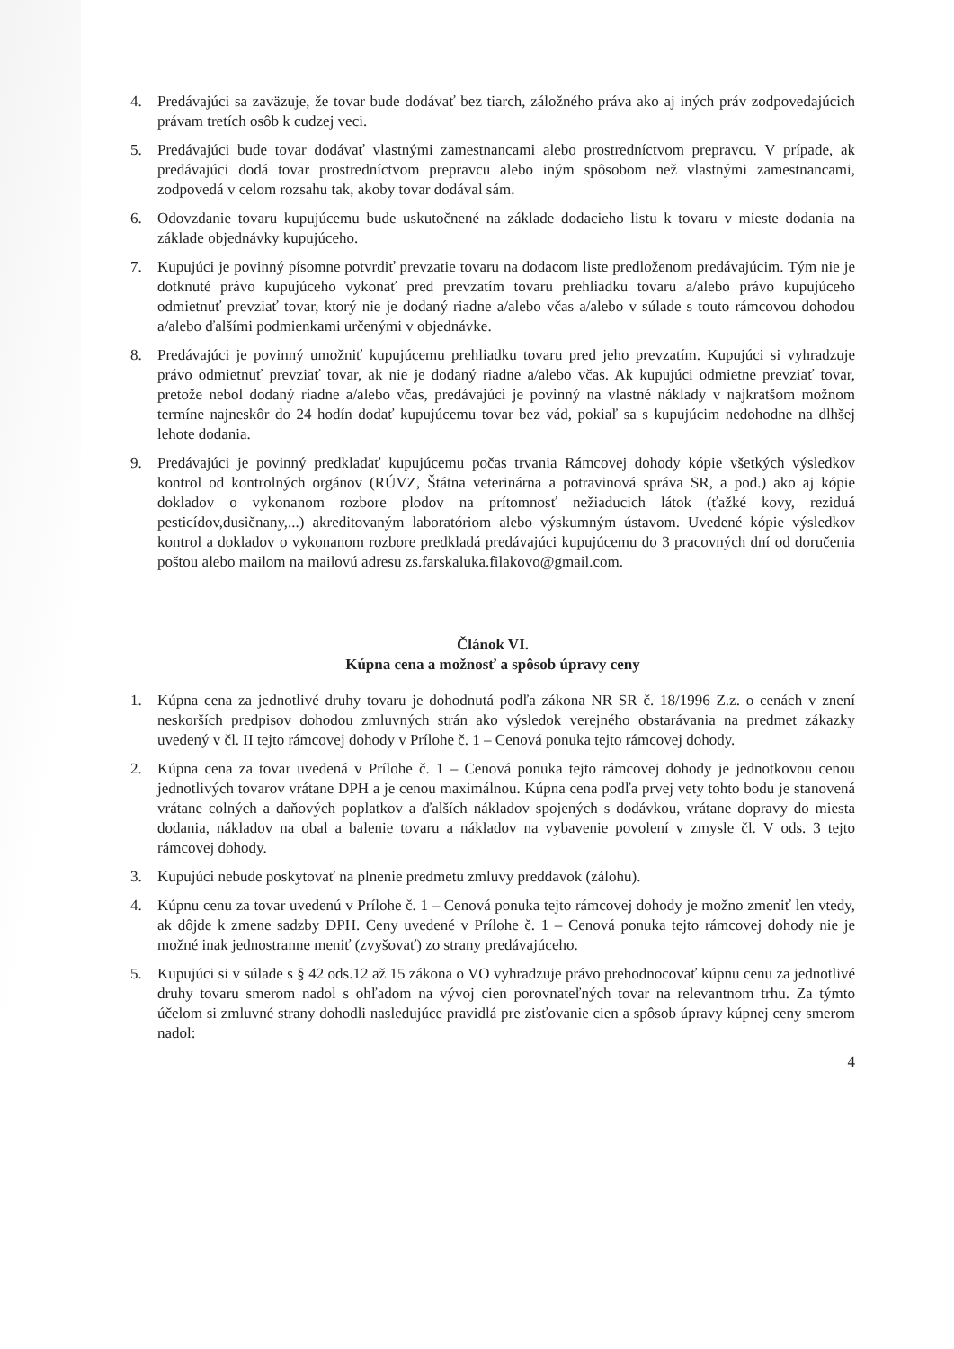4. Predávajúci sa zaväzuje, že tovar bude dodávať bez tiarch, záložného práva ako aj iných práv zodpovedajúcich právam tretích osôb k cudzej veci.
5. Predávajúci bude tovar dodávať vlastnými zamestnancami alebo prostredníctvom prepravcu. V prípade, ak predávajúci dodá tovar prostredníctvom prepravcu alebo iným spôsobom než vlastnými zamestnancami, zodpovedá v celom rozsahu tak, akoby tovar dodával sám.
6. Odovzdanie tovaru kupujúcemu bude uskutočnené na základe dodacieho listu k tovaru v mieste dodania na základe objednávky kupujúceho.
7. Kupujúci je povinný písomne potvrdiť prevzatie tovaru na dodacom liste predloženom predávajúcim. Tým nie je dotknuté právo kupujúceho vykonať pred prevzatím tovaru prehliadku tovaru a/alebo právo kupujúceho odmietnuť prevziať tovar, ktorý nie je dodaný riadne a/alebo včas a/alebo v súlade s touto rámcovou dohodou a/alebo ďalšími podmienkami určenými v objednávke.
8. Predávajúci je povinný umožniť kupujúcemu prehliadku tovaru pred jeho prevzatím. Kupujúci si vyhradzuje právo odmietnuť prevziať tovar, ak nie je dodaný riadne a/alebo včas. Ak kupujúci odmietne prevziať tovar, pretože nebol dodaný riadne a/alebo včas, predávajúci je povinný na vlastné náklady v najkratšom možnom termíne najneskôr do 24 hodín dodať kupujúcemu tovar bez vád, pokiaľ sa s kupujúcim nedohodne na dlhšej lehote dodania.
9. Predávajúci je povinný predkladať kupujúcemu počas trvania Rámcovej dohody kópie všetkých výsledkov kontrol od kontrolných orgánov (RÚVZ, Štátna veterinárna a potravinová správa SR, a pod.) ako aj kópie dokladov o vykonanom rozbore plodov na prítomnosť nežiaducich látok (ťažké kovy, reziduá pesticídov,dusičnany,...) akreditovaným laboratóriom alebo výskumným ústavom. Uvedené kópie výsledkov kontrol a dokladov o vykonanom rozbore predkladá predávajúci kupujúcemu do 3 pracovných dní od doručenia poštou alebo mailom na mailovú adresu zs.farskaluka.filakovo@gmail.com.
Článok VI.
Kúpna cena a možnosť a spôsob úpravy ceny
1. Kúpna cena za jednotlivé druhy tovaru je dohodnutá podľa zákona NR SR č. 18/1996 Z.z. o cenách v znení neskorších predpisov dohodou zmluvných strán ako výsledok verejného obstarávania na predmet zákazky uvedený v čl. II tejto rámcovej dohody v Prílohe č. 1 – Cenová ponuka tejto rámcovej dohody.
2. Kúpna cena za tovar uvedená v Prílohe č. 1 – Cenová ponuka tejto rámcovej dohody je jednotkovou cenou jednotlivých tovarov vrátane DPH a je cenou maximálnou. Kúpna cena podľa prvej vety tohto bodu je stanovená vrátane colných a daňových poplatkov a ďalších nákladov spojených s dodávkou, vrátane dopravy do miesta dodania, nákladov na obal a balenie tovaru a nákladov na vybavenie povolení v zmysle čl. V ods. 3 tejto rámcovej dohody.
3. Kupujúci nebude poskytovať na plnenie predmetu zmluvy preddavok (zálohu).
4. Kúpnu cenu za tovar uvedenú v Prílohe č. 1 – Cenová ponuka tejto rámcovej dohody je možno zmeniť len vtedy, ak dôjde k zmene sadzby DPH. Ceny uvedené v Prílohe č. 1 – Cenová ponuka tejto rámcovej dohody nie je možné inak jednostranne meniť (zvyšovať) zo strany predávajúceho.
5. Kupujúci si v súlade s § 42 ods.12 až 15 zákona o VO vyhradzuje právo prehodnocovať kúpnu cenu za jednotlivé druhy tovaru smerom nadol s ohľadom na vývoj cien porovnateľných tovar na relevantnom trhu. Za týmto účelom si zmluvné strany dohodli nasledujúce pravidlá pre zisťovanie cien a spôsob úpravy kúpnej ceny smerom nadol:
4